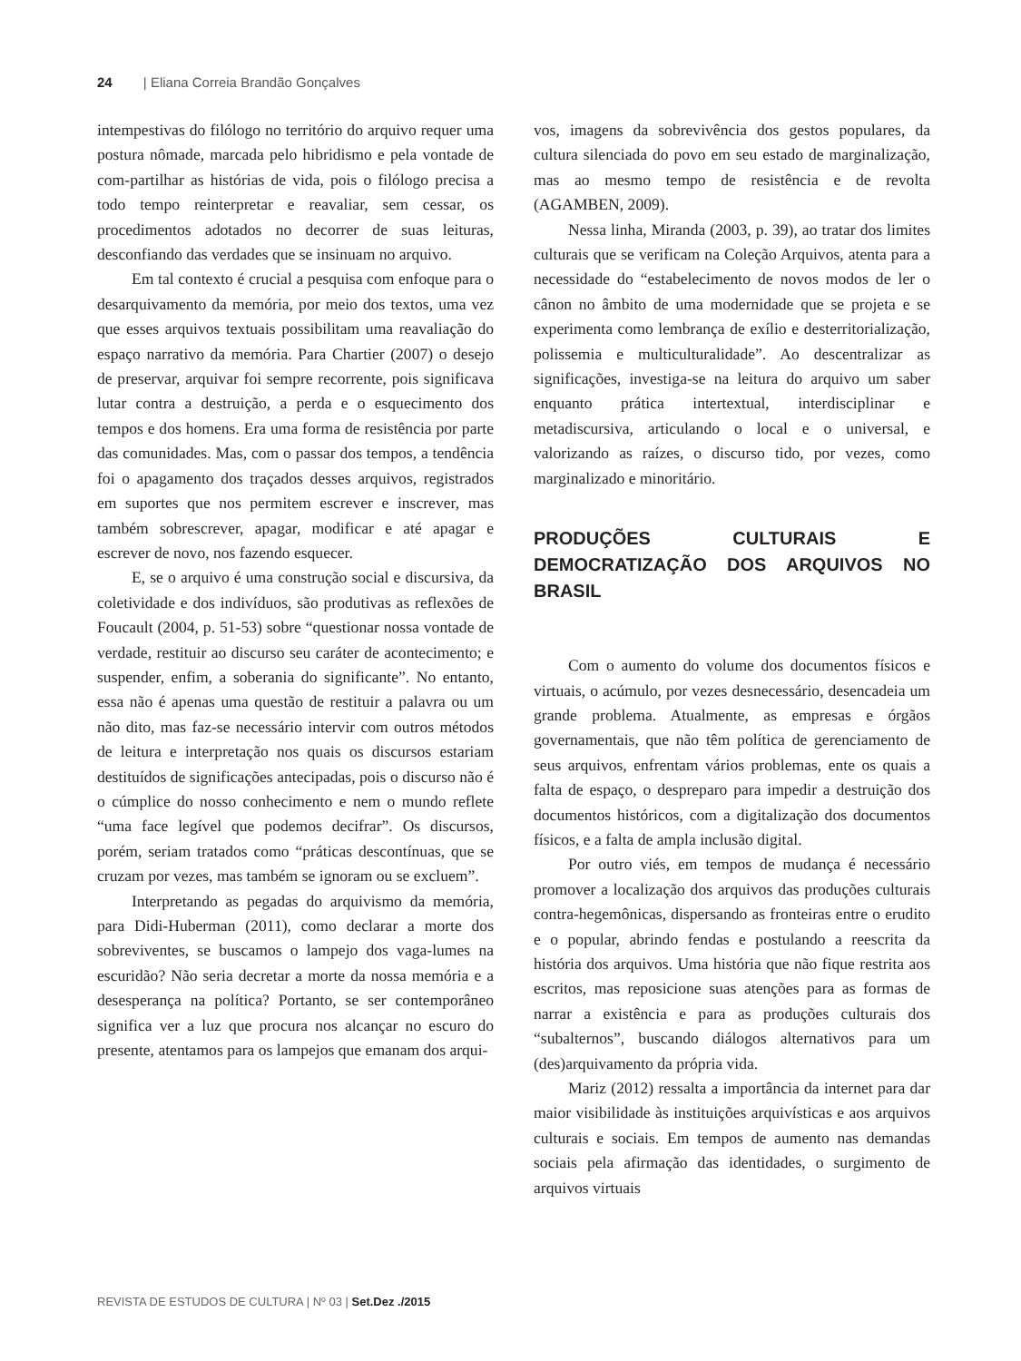24 | Eliana Correia Brandão Gonçalves
intempestivas do filólogo no território do arquivo requer uma postura nômade, marcada pelo hibridismo e pela vontade de com-partilhar as histórias de vida, pois o filólogo precisa a todo tempo reinterpretar e reavaliar, sem cessar, os procedimentos adotados no decorrer de suas leituras, desconfiando das verdades que se insinuam no arquivo.
Em tal contexto é crucial a pesquisa com enfoque para o desarquivamento da memória, por meio dos textos, uma vez que esses arquivos textuais possibilitam uma reavaliação do espaço narrativo da memória. Para Chartier (2007) o desejo de preservar, arquivar foi sempre recorrente, pois significava lutar contra a destruição, a perda e o esquecimento dos tempos e dos homens. Era uma forma de resistência por parte das comunidades. Mas, com o passar dos tempos, a tendência foi o apagamento dos traçados desses arquivos, registrados em suportes que nos permitem escrever e inscrever, mas também sobrescrever, apagar, modificar e até apagar e escrever de novo, nos fazendo esquecer.
E, se o arquivo é uma construção social e discursiva, da coletividade e dos indivíduos, são produtivas as reflexões de Foucault (2004, p. 51-53) sobre “questionar nossa vontade de verdade, restituir ao discurso seu caráter de acontecimento; e suspender, enfim, a soberania do significante”. No entanto, essa não é apenas uma questão de restituir a palavra ou um não dito, mas faz-se necessário intervir com outros métodos de leitura e interpretação nos quais os discursos estariam destituídos de significações antecipadas, pois o discurso não é o cúmplice do nosso conhecimento e nem o mundo reflete “uma face legível que podemos decifrar”. Os discursos, porém, seriam tratados como “práticas descontínuas, que se cruzam por vezes, mas também se ignoram ou se excluem”.
Interpretando as pegadas do arquivismo da memória, para Didi-Huberman (2011), como declarar a morte dos sobreviventes, se buscamos o lampejo dos vaga-lumes na escuridão? Não seria decretar a morte da nossa memória e a desesperança na política? Portanto, se ser contemporâneo significa ver a luz que procura nos alcançar no escuro do presente, atentamos para os lampejos que emanam dos arqui-
vos, imagens da sobrevivência dos gestos populares, da cultura silenciada do povo em seu estado de marginalização, mas ao mesmo tempo de resistência e de revolta (AGAMBEN, 2009).
Nessa linha, Miranda (2003, p. 39), ao tratar dos limites culturais que se verificam na Coleção Arquivos, atenta para a necessidade do “estabelecimento de novos modos de ler o cânon no âmbito de uma modernidade que se projeta e se experimenta como lembrança de exílio e desterritorialização, polissemia e multiculturalidade”. Ao descentralizar as significações, investiga-se na leitura do arquivo um saber enquanto prática intertextual, interdisciplinar e metadiscursiva, articulando o local e o universal, e valorizando as raízes, o discurso tido, por vezes, como marginalizado e minoritário.
PRODUÇÕES CULTURAIS E DEMOCRATIZAÇÃO DOS ARQUIVOS NO BRASIL
Com o aumento do volume dos documentos físicos e virtuais, o acúmulo, por vezes desnecessário, desencadeia um grande problema. Atualmente, as empresas e órgãos governamentais, que não têm política de gerenciamento de seus arquivos, enfrentam vários problemas, ente os quais a falta de espaço, o despreparo para impedir a destruição dos documentos históricos, com a digitalização dos documentos físicos, e a falta de ampla inclusão digital.
Por outro viés, em tempos de mudança é necessário promover a localização dos arquivos das produções culturais contra-hegemônicas, dispersando as fronteiras entre o erudito e o popular, abrindo fendas e postulando a reescrita da história dos arquivos. Uma história que não fique restrita aos escritos, mas reposicione suas atenções para as formas de narrar a existência e para as produções culturais dos “subalternos”, buscando diálogos alternativos para um (des)arquivamento da própria vida.
Mariz (2012) ressalta a importância da internet para dar maior visibilidade às instituições arquivísticas e aos arquivos culturais e sociais. Em tempos de aumento nas demandas sociais pela afirmação das identidades, o surgimento de arquivos virtuais
REVISTA DE ESTUDOS DE CULTURA | Nº 03 | Set.Dez ./2015